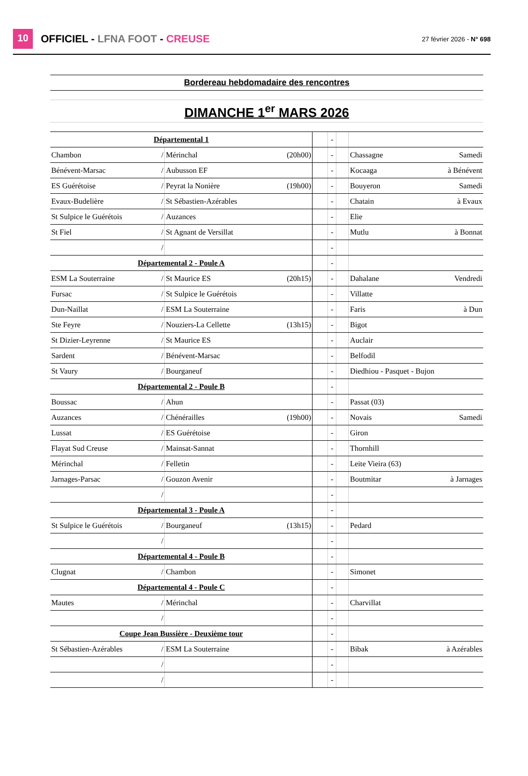10
OFFICIEL - LFNA FOOT - CREUSE
27 février 2026 - N° 698
| Bordereau hebdomadaire des rencontres | | | | | | | | |
| DIMANCHE 1<sup>er</sup> MARS 2026 | | | | | | | | |
| Départemental 1 | | | | | - | | | |
| Chambon | / | Mérinchal | (20h00) | | - | | Chassagne | Samedi |
| Bénévent-Marsac | / | Aubusson EF | | | - | | Kocaaga | à Bénévent |
| ES Guérétoise | / | Peyrat la Nonière | (19h00) | | - | | Bouyeron | Samedi |
| Evaux-Budelière | / | St Sébastien-Azérables | | | - | | Chatain | à Evaux |
| St Sulpice le Guérétois | / | Auzances | | | - | | Elie | |
| St Fiel | / | St Agnant de Versillat | | | - | | Mutlu | à Bonnat |
| | / | | | | - | | | |
| Départemental 2 - Poule A | | | | | - | | | |
| ESM La Souterraine | / | St Maurice ES | (20h15) | | - | | Dahalane | Vendredi |
| Fursac | / | St Sulpice le Guérétois | | | - | | Villatte | |
| Dun-Naillat | / | ESM La Souterraine | | | - | | Faris | à Dun |
| Ste Feyre | / | Nouziers-La Cellette | (13h15) | | - | | Bigot | |
| St Dizier-Leyrenne | / | St Maurice ES | | | - | | Auclair | |
| Sardent | / | Bénévent-Marsac | | | - | | Belfodil | |
| St Vaury | / | Bourganeuf | | | - | | Diedhiou - Pasquet - Bujon | |
| Départemental 2 - Poule B | | | | | - | | | |
| Boussac | / | Ahun | | | - | | Passat (03) | |
| Auzances | / | Chénérailles | (19h00) | | - | | Novais | Samedi |
| Lussat | / | ES Guérétoise | | | - | | Giron | |
| Flayat Sud Creuse | / | Mainsat-Sannat | | | - | | Thornhill | |
| Mérinchal | / | Felletin | | | - | | Leite Vieira (63) | |
| Jarnages-Parsac | / | Gouzon Avenir | | | - | | Boutmitar | à Jarnages |
| | / | | | | - | | | |
| Départemental 3 - Poule A | | | | | - | | | |
| St Sulpice le Guérétois | / | Bourganeuf | (13h15) | | - | | Pedard | |
| | / | | | | - | | | |
| Départemental 4 - Poule B | | | | | - | | | |
| Clugnat | / | Chambon | | | - | | Simonet | |
| Départemental 4 - Poule C | | | | | - | | | |
| Mautes | / | Mérinchal | | | - | | Charvillat | |
| | / | | | | - | | | |
| Coupe Jean Bussière - Deuxième tour | | | | | - | | | |
| St Sébastien-Azérables | / | ESM La Souterraine | | | - | | Bibak | à Azérables |
| | / | | | | - | | | |
| | / | | | | - | | | |